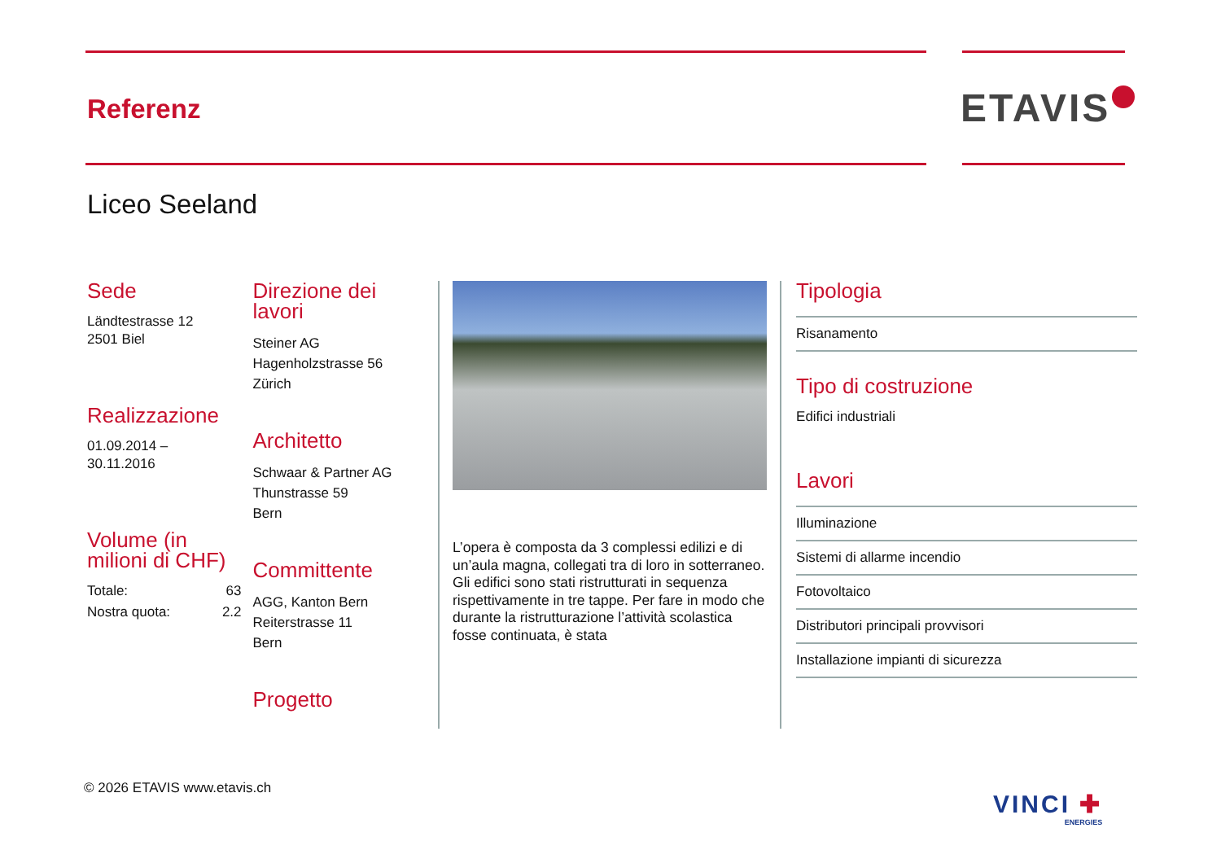Referenz ETAVIS
Liceo Seeland
Sede
Ländtestrasse 12
2501 Biel
Realizzazione
01.09.2014 –
30.11.2016
Volume (in milioni di CHF)
Totale: 63
Nostra quota: 2.2
Direzione dei lavori
Steiner AG
Hagenholzstrasse 56
Zürich
Architetto
Schwaar & Partner AG
Thunstrasse 59
Bern
Committente
AGG, Kanton Bern
Reiterstrasse 11
Bern
Progetto
L’opera è composta da 3 complessi edilizi e di un’aula magna, collegati tra di loro in sotterraneo. Gli edifici sono stati ristrutturati in sequenza rispettivamente in tre tappe. Per fare in modo che durante la ristrutturazione l’attività scolastica fosse continuata, è stata
Tipologia
Risanamento
Tipo di costruzione
Edifici industriali
Lavori
Illuminazione
Sistemi di allarme incendio
Fotovoltaico
Distributori principali provvisori
Installazione impianti di sicurezza
© 2026 ETAVIS www.etavis.ch
VINCI ✚
ENERGIES